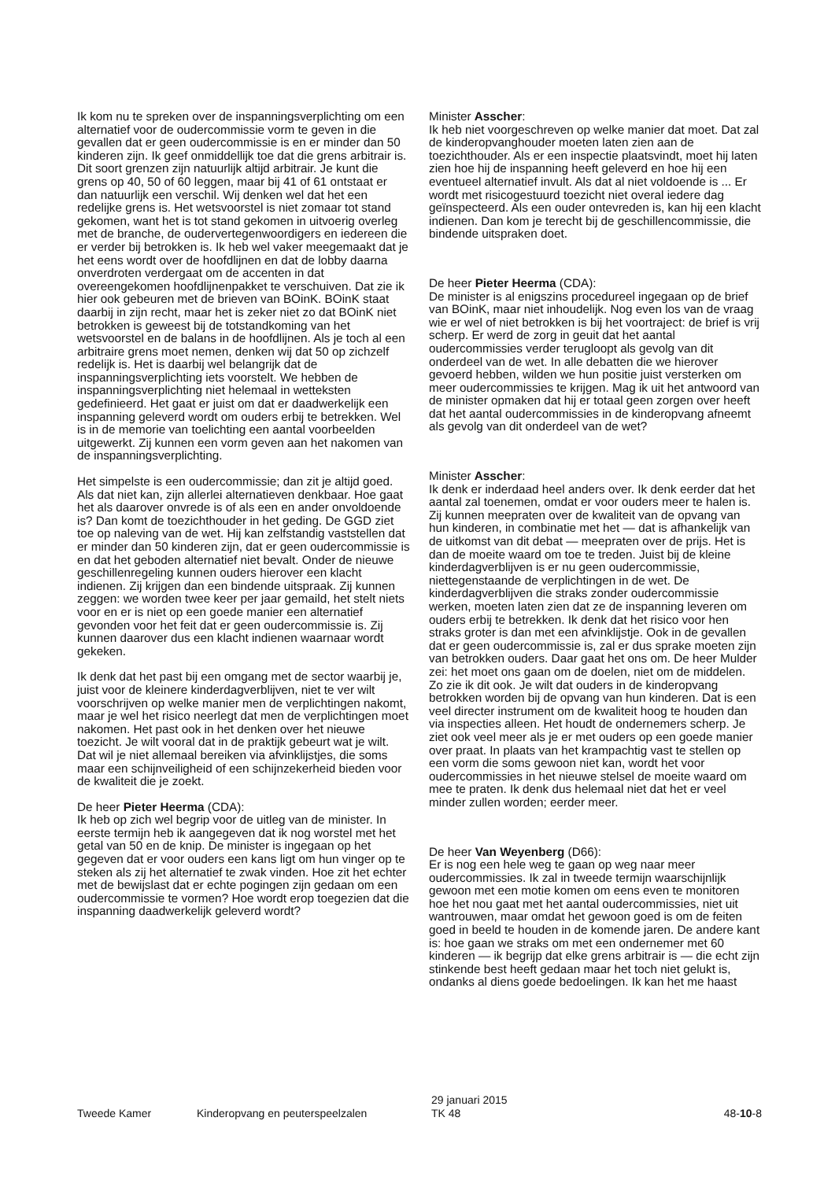Ik kom nu te spreken over de inspanningsverplichting om een alternatief voor de oudercommissie vorm te geven in die gevallen dat er geen oudercommissie is en er minder dan 50 kinderen zijn. Ik geef onmiddellijk toe dat die grens arbitrair is. Dit soort grenzen zijn natuurlijk altijd arbitrair. Je kunt die grens op 40, 50 of 60 leggen, maar bij 41 of 61 ontstaat er dan natuurlijk een verschil. Wij denken wel dat het een redelijke grens is. Het wetsvoorstel is niet zomaar tot stand gekomen, want het is tot stand gekomen in uitvoerig overleg met de branche, de oudervertegenwoordigers en iedereen die er verder bij betrokken is. Ik heb wel vaker meegemaakt dat je het eens wordt over de hoofdlijnen en dat de lobby daarna onverdroten verdergaat om de accenten in dat overeengekomen hoofdlijnenpakket te verschuiven. Dat zie ik hier ook gebeuren met de brieven van BOinK. BOinK staat daarbij in zijn recht, maar het is zeker niet zo dat BOinK niet betrokken is geweest bij de totstandkoming van het wetsvoorstel en de balans in de hoofdlijnen. Als je toch al een arbitraire grens moet nemen, denken wij dat 50 op zichzelf redelijk is. Het is daarbij wel belangrijk dat de inspanningsverplichting iets voorstelt. We hebben de inspanningsverplichting niet helemaal in wetteksten gedefinieerd. Het gaat er juist om dat er daadwerkelijk een inspanning geleverd wordt om ouders erbij te betrekken. Wel is in de memorie van toelichting een aantal voorbeelden uitgewerkt. Zij kunnen een vorm geven aan het nakomen van de inspanningsverplichting.
Het simpelste is een oudercommissie; dan zit je altijd goed. Als dat niet kan, zijn allerlei alternatieven denkbaar. Hoe gaat het als daarover onvrede is of als een en ander onvoldoende is? Dan komt de toezichthouder in het geding. De GGD ziet toe op naleving van de wet. Hij kan zelfstandig vaststellen dat er minder dan 50 kinderen zijn, dat er geen oudercommissie is en dat het geboden alternatief niet bevalt. Onder de nieuwe geschillenregeling kunnen ouders hierover een klacht indienen. Zij krijgen dan een bindende uitspraak. Zij kunnen zeggen: we worden twee keer per jaar gemaild, het stelt niets voor en er is niet op een goede manier een alternatief gevonden voor het feit dat er geen oudercommissie is. Zij kunnen daarover dus een klacht indienen waarnaar wordt gekeken.
Ik denk dat het past bij een omgang met de sector waarbij je, juist voor de kleinere kinderdagverblijven, niet te ver wilt voorschrijven op welke manier men de verplichtingen nakomt, maar je wel het risico neerlegt dat men de verplichtingen moet nakomen. Het past ook in het denken over het nieuwe toezicht. Je wilt vooral dat in de praktijk gebeurt wat je wilt. Dat wil je niet allemaal bereiken via afvinklijstjes, die soms maar een schijnveiligheid of een schijnzekerheid bieden voor de kwaliteit die je zoekt.
De heer Pieter Heerma (CDA):
Ik heb op zich wel begrip voor de uitleg van de minister. In eerste termijn heb ik aangegeven dat ik nog worstel met het getal van 50 en de knip. De minister is ingegaan op het gegeven dat er voor ouders een kans ligt om hun vinger op te steken als zij het alternatief te zwak vinden. Hoe zit het echter met de bewijslast dat er echte pogingen zijn gedaan om een oudercommissie te vormen? Hoe wordt erop toegezien dat die inspanning daadwerkelijk geleverd wordt?
Minister Asscher:
Ik heb niet voorgeschreven op welke manier dat moet. Dat zal de kinderopvanghouder moeten laten zien aan de toezichthouder. Als er een inspectie plaatsvindt, moet hij laten zien hoe hij de inspanning heeft geleverd en hoe hij een eventueel alternatief invult. Als dat al niet voldoende is ... Er wordt met risicogestuurd toezicht niet overal iedere dag geïnspecteerd. Als een ouder ontevreden is, kan hij een klacht indienen. Dan kom je terecht bij de geschillencommissie, die bindende uitspraken doet.
De heer Pieter Heerma (CDA):
De minister is al enigszins procedureel ingegaan op de brief van BOinK, maar niet inhoudelijk. Nog even los van de vraag wie er wel of niet betrokken is bij het voortraject: de brief is vrij scherp. Er werd de zorg in geuit dat het aantal oudercommissies verder terugloopt als gevolg van dit onderdeel van de wet. In alle debatten die we hierover gevoerd hebben, wilden we hun positie juist versterken om meer oudercommissies te krijgen. Mag ik uit het antwoord van de minister opmaken dat hij er totaal geen zorgen over heeft dat het aantal oudercommissies in de kinderopvang afneemt als gevolg van dit onderdeel van de wet?
Minister Asscher:
Ik denk er inderdaad heel anders over. Ik denk eerder dat het aantal zal toenemen, omdat er voor ouders meer te halen is. Zij kunnen meepraten over de kwaliteit van de opvang van hun kinderen, in combinatie met het — dat is afhankelijk van de uitkomst van dit debat — meepraten over de prijs. Het is dan de moeite waard om toe te treden. Juist bij de kleine kinderdagverblijven is er nu geen oudercommissie, niettegenstaande de verplichtingen in de wet. De kinderdagverblijven die straks zonder oudercommissie werken, moeten laten zien dat ze de inspanning leveren om ouders erbij te betrekken. Ik denk dat het risico voor hen straks groter is dan met een afvinklijstje. Ook in de gevallen dat er geen oudercommissie is, zal er dus sprake moeten zijn van betrokken ouders. Daar gaat het ons om. De heer Mulder zei: het moet ons gaan om de doelen, niet om de middelen. Zo zie ik dit ook. Je wilt dat ouders in de kinderopvang betrokken worden bij de opvang van hun kinderen. Dat is een veel directer instrument om de kwaliteit hoog te houden dan via inspecties alleen. Het houdt de ondernemers scherp. Je ziet ook veel meer als je er met ouders op een goede manier over praat. In plaats van het krampachtig vast te stellen op een vorm die soms gewoon niet kan, wordt het voor oudercommissies in het nieuwe stelsel de moeite waard om mee te praten. Ik denk dus helemaal niet dat het er veel minder zullen worden; eerder meer.
De heer Van Weyenberg (D66):
Er is nog een hele weg te gaan op weg naar meer oudercommissies. Ik zal in tweede termijn waarschijnlijk gewoon met een motie komen om eens even te monitoren hoe het nou gaat met het aantal oudercommissies, niet uit wantrouwen, maar omdat het gewoon goed is om de feiten goed in beeld te houden in de komende jaren. De andere kant is: hoe gaan we straks om met een ondernemer met 60 kinderen — ik begrijp dat elke grens arbitrair is — die echt zijn stinkende best heeft gedaan maar het toch niet gelukt is, ondanks al diens goede bedoelingen. Ik kan het me haast
Tweede Kamer
Kinderopvang en peuterspeelzalen
29 januari 2015
TK 48
48-10-8